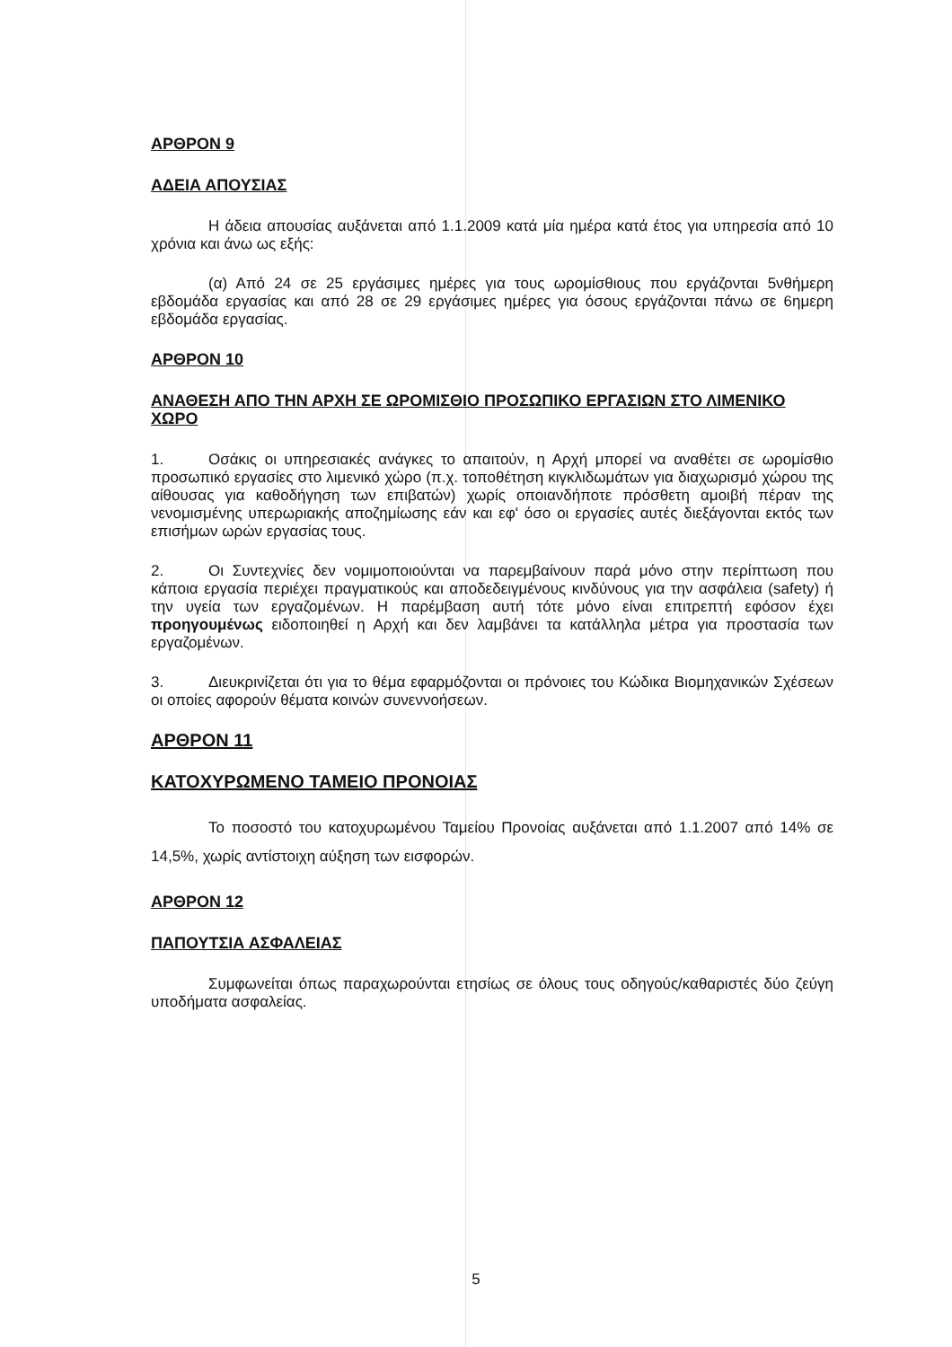ΑΡΘΡΟΝ 9
ΑΔΕΙΑ ΑΠΟΥΣΙΑΣ
Η άδεια απουσίας αυξάνεται από 1.1.2009 κατά μία ημέρα κατά έτος για υπηρεσία από 10 χρόνια και άνω ως εξής:
(α) Από 24 σε 25 εργάσιμες ημέρες για τους ωρομίσθιους που εργάζονται 5νθήμερη εβδομάδα εργασίας και από 28 σε 29 εργάσιμες ημέρες για όσους εργάζονται πάνω σε 6ημερη εβδομάδα εργασίας.
ΑΡΘΡΟΝ 10
ΑΝΑΘΕΣΗ ΑΠΟ ΤΗΝ ΑΡΧΗ ΣΕ ΩΡΟΜΙΣΘΙΟ ΠΡΟΣΩΠΙΚΟ ΕΡΓΑΣΙΩΝ ΣΤΟ ΛΙΜΕΝΙΚΟ ΧΩΡΟ
1. Οσάκις οι υπηρεσιακές ανάγκες το απαιτούν, η Αρχή μπορεί να αναθέτει σε ωρομίσθιο προσωπικό εργασίες στο λιμενικό χώρο (π.χ. τοποθέτηση κιγκλιδωμάτων για διαχωρισμό χώρου της αίθουσας για καθοδήγηση των επιβατών) χωρίς οποιανδήποτε πρόσθετη αμοιβή πέραν της νενομισμένης υπερωριακής αποζημίωσης εάν και εφ' όσο οι εργασίες αυτές διεξάγονται εκτός των επισήμων ωρών εργασίας τους.
2. Οι Συντεχνίες δεν νομιμοποιούνται να παρεμβαίνουν παρά μόνο στην περίπτωση που κάποια εργασία περιέχει πραγματικούς και αποδεδειγμένους κινδύνους για την ασφάλεια (safety) ή την υγεία των εργαζομένων. Η παρέμβαση αυτή τότε μόνο είναι επιτρεπτή εφόσον έχει προηγουμένως ειδοποιηθεί η Αρχή και δεν λαμβάνει τα κατάλληλα μέτρα για προστασία των εργαζομένων.
3. Διευκρινίζεται ότι για το θέμα εφαρμόζονται οι πρόνοιες του Κώδικα Βιομηχανικών Σχέσεων οι οποίες αφορούν θέματα κοινών συνεννοήσεων.
ΑΡΘΡΟΝ 11
ΚΑΤΟΧΥΡΩΜΕΝΟ ΤΑΜΕΙΟ ΠΡΟΝΟΙΑΣ
Το ποσοστό του κατοχυρωμένου Ταμείου Προνοίας αυξάνεται από 1.1.2007 από 14% σε 14,5%, χωρίς αντίστοιχη αύξηση των εισφορών.
ΑΡΘΡΟΝ 12
ΠΑΠΟΥΤΣΙΑ ΑΣΦΑΛΕΙΑΣ
Συμφωνείται όπως παραχωρούνται ετησίως σε όλους τους οδηγούς/καθαριστές δύο ζεύγη υποδήματα ασφαλείας.
5